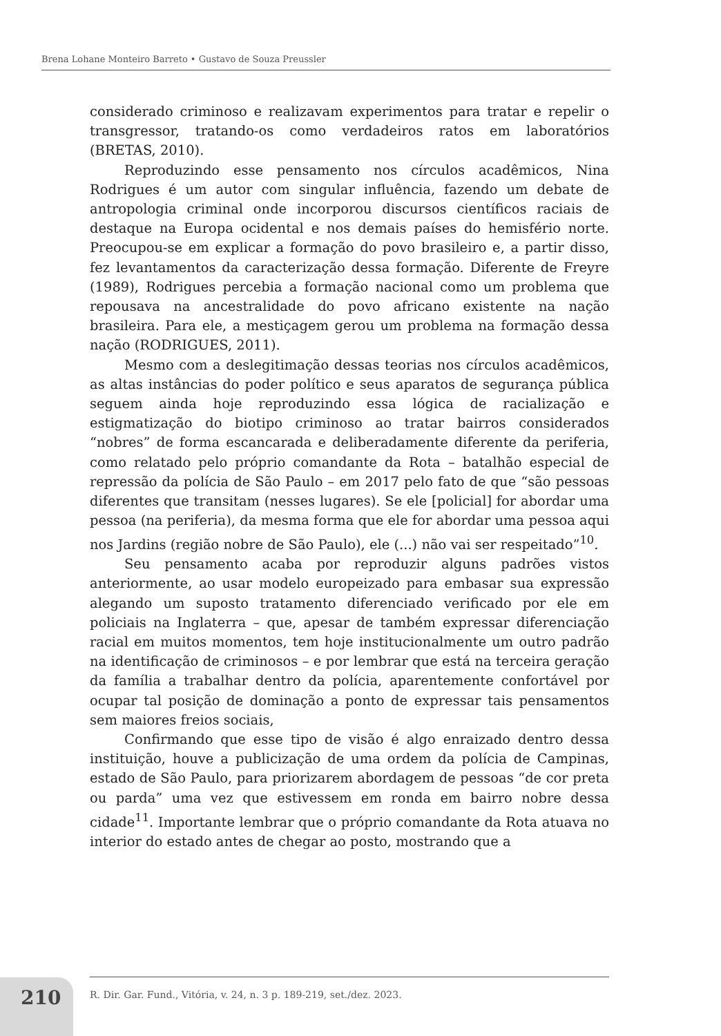Brena Lohane Monteiro Barreto • Gustavo de Souza Preussler
considerado criminoso e realizavam experimentos para tratar e repelir o transgressor, tratando-os como verdadeiros ratos em laboratórios (BRETAS, 2010).
Reproduzindo esse pensamento nos círculos acadêmicos, Nina Rodrigues é um autor com singular influência, fazendo um debate de antropologia criminal onde incorporou discursos científicos raciais de destaque na Europa ocidental e nos demais países do hemisfério norte. Preocupou-se em explicar a formação do povo brasileiro e, a partir disso, fez levantamentos da caracterização dessa formação. Diferente de Freyre (1989), Rodrigues percebia a formação nacional como um problema que repousava na ancestralidade do povo africano existente na nação brasileira. Para ele, a mestiçagem gerou um problema na formação dessa nação (RODRIGUES, 2011).
Mesmo com a deslegitimação dessas teorias nos círculos acadêmicos, as altas instâncias do poder político e seus aparatos de segurança pública seguem ainda hoje reproduzindo essa lógica de racialização e estigmatização do biotipo criminoso ao tratar bairros considerados “nobres” de forma escancarada e deliberadamente diferente da periferia, como relatado pelo próprio comandante da Rota – batalhão especial de repressão da polícia de São Paulo – em 2017 pelo fato de que “são pessoas diferentes que transitam (nesses lugares). Se ele [policial] for abordar uma pessoa (na periferia), da mesma forma que ele for abordar uma pessoa aqui nos Jardins (região nobre de São Paulo), ele (...) não vai ser respeitado”<sup>10</sup>.
Seu pensamento acaba por reproduzir alguns padrões vistos anteriormente, ao usar modelo europeizado para embasar sua expressão alegando um suposto tratamento diferenciado verificado por ele em policiais na Inglaterra – que, apesar de também expressar diferenciação racial em muitos momentos, tem hoje institucionalmente um outro padrão na identificação de criminosos – e por lembrar que está na terceira geração da família a trabalhar dentro da polícia, aparentemente confortável por ocupar tal posição de dominação a ponto de expressar tais pensamentos sem maiores freios sociais,
Confirmando que esse tipo de visão é algo enraizado dentro dessa instituição, houve a publicização de uma ordem da polícia de Campinas, estado de São Paulo, para priorizarem abordagem de pessoas “de cor preta ou parda” uma vez que estivessem em ronda em bairro nobre dessa cidade<sup>11</sup>. Importante lembrar que o próprio comandante da Rota atuava no interior do estado antes de chegar ao posto, mostrando que a
210
R. Dir. Gar. Fund., Vitória, v. 24, n. 3 p. 189-219, set./dez. 2023.